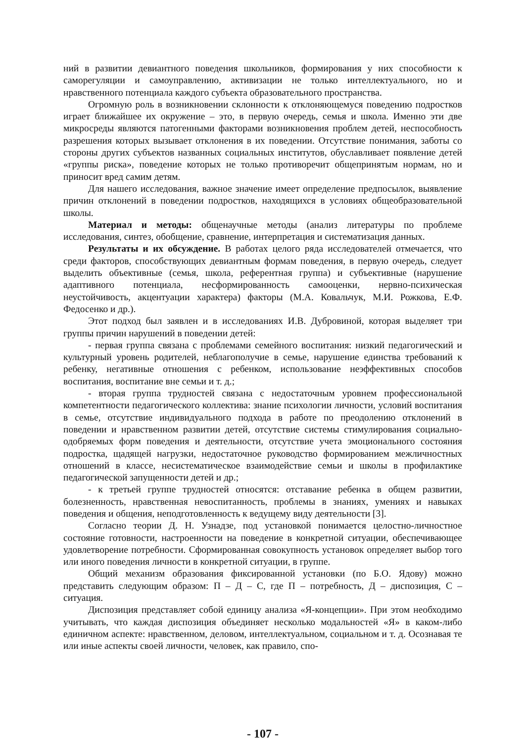ний в развитии девиантного поведения школьников, формирования у них способности к саморегуляции и самоуправлению, активизации не только интеллектуального, но и нравственного потенциала каждого субъекта образовательного пространства.
Огромную роль в возникновении склонности к отклоняющемуся поведению подростков играет ближайшее их окружение – это, в первую очередь, семья и школа. Именно эти две микросреды являются патогенными факторами возникновения проблем детей, неспособность разрешения которых вызывает отклонения в их поведении. Отсутствие понимания, заботы со стороны других субъектов названных социальных институтов, обуславливает появление детей «группы риска», поведение которых не только противоречит общепринятым нормам, но и приносит вред самим детям.
Для нашего исследования, важное значение имеет определение предпосылок, выявление причин отклонений в поведении подростков, находящихся в условиях общеобразовательной школы.
Материал и методы: общенаучные методы (анализ литературы по проблеме исследования, синтез, обобщение, сравнение, интерпретация и систематизация данных.
Результаты и их обсуждение. В работах целого ряда исследователей отмечается, что среди факторов, способствующих девиантным формам поведения, в первую очередь, следует выделить объективные (семья, школа, референтная группа) и субъективные (нарушение адаптивного потенциала, несформированность самооценки, нервно-психическая неустойчивость, акцентуации характера) факторы (М.А. Ковальчук, М.И. Рожкова, Е.Ф. Федосенко и др.).
Этот подход был заявлен и в исследованиях И.В. Дубровиной, которая выделяет три группы причин нарушений в поведении детей:
- первая группа связана с проблемами семейного воспитания: низкий педагогический и культурный уровень родителей, неблагополучие в семье, нарушение единства требований к ребенку, негативные отношения с ребенком, использование неэффективных способов воспитания, воспитание вне семьи и т. д.;
- вторая группа трудностей связана с недостаточным уровнем профессиональной компетентности педагогического коллектива: знание психологии личности, условий воспитания в семье, отсутствие индивидуального подхода в работе по преодолению отклонений в поведении и нравственном развитии детей, отсутствие системы стимулирования социально-одобряемых форм поведения и деятельности, отсутствие учета эмоционального состояния подростка, щадящей нагрузки, недостаточное руководство формированием межличностных отношений в классе, несистематическое взаимодействие семьи и школы в профилактике педагогической запущенности детей и др.;
- к третьей группе трудностей относятся: отставание ребенка в общем развитии, болезненность, нравственная невоспитанность, проблемы в знаниях, умениях и навыках поведения и общения, неподготовленность к ведущему виду деятельности [3].
Согласно теории Д. Н. Узнадзе, под установкой понимается целостно-личностное состояние готовности, настроенности на поведение в конкретной ситуации, обеспечивающее удовлетворение потребности. Сформированная совокупность установок определяет выбор того или иного поведения личности в конкретной ситуации, в группе.
Общий механизм образования фиксированной установки (по Б.О. Ядову) можно представить следующим образом: П – Д – С, где П – потребность, Д – диспозиция, С – ситуация.
Диспозиция представляет собой единицу анализа «Я-концепции». При этом необходимо учитывать, что каждая диспозиция объединяет несколько модальностей «Я» в каком-либо единичном аспекте: нравственном, деловом, интеллектуальном, социальном и т. д. Осознавая те или иные аспекты своей личности, человек, как правило, спо-
- 107 -